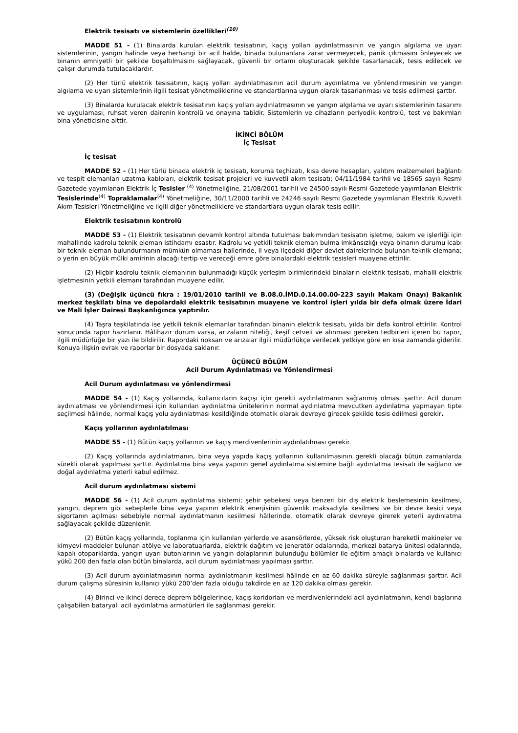Elektrik tesisatı ve sistemlerin özellikleri<sup>(10)</sup>
MADDE 51 - (1) Binalarda kurulan elektrik tesisatının, kaçış yolları aydınlatmasının ve yangın algılama ve uyarı sistemlerinin, yangın halinde veya herhangi bir acil halde, binada bulunanlara zarar vermeyecek, panik çıkmasını önleyecek ve binanın emniyetli bir şekilde boşaltılmasını sağlayacak, güvenli bir ortamı oluşturacak şekilde tasarlanacak, tesis edilecek ve çalışır durumda tutulacaklardır.
(2) Her türlü elektrik tesisatının, kaçış yolları aydınlatmasının acil durum aydınlatma ve yönlendirmesinin ve yangın algılama ve uyarı sistemlerinin ilgili tesisat yönetmeliklerine ve standartlarına uygun olarak tasarlanması ve tesis edilmesi şarttır.
(3) Binalarda kurulacak elektrik tesisatının kaçış yolları aydınlatmasının ve yangın algılama ve uyarı sistemlerinin tasarımı ve uygulaması, ruhsat veren dairenin kontrolü ve onayına tabidir. Sistemlerin ve cihazların periyodik kontrolü, test ve bakımları bina yöneticisine aittir.
İKİNCİ BÖLÜM
İç Tesisat
İç tesisat
MADDE 52 - (1) Her türlü binada elektrik iç tesisatı, koruma teçhizatı, kısa devre hesapları, yalıtım malzemeleri bağlantı ve tespit elemanları uzatma kabloları, elektrik tesisat projeleri ve kuvvetli akım tesisatı; 04/11/1984 tarihli ve 18565 sayılı Resmi Gazetede yayımlanan Elektrik İç Tesisler <sup>(4)</sup> Yönetmeliğine, 21/08/2001 tarihli ve 24500 sayılı Resmi Gazetede yayımlanan Elektrik Tesislerinde<sup>(4)</sup> Topraklamalar<sup>(4)</sup> Yönetmeliğine, 30/11/2000 tarihli ve 24246 sayılı Resmi Gazetede yayımlanan Elektrik Kuvvetli Akım Tesisleri Yönetmeliğine ve ilgili diğer yönetmeliklere ve standartlara uygun olarak tesis edilir.
Elektrik tesisatının kontrolü
MADDE 53 - (1) Elektrik tesisatının devamlı kontrol altında tutulması bakımından tesisatın işletme, bakım ve işlerliği için mahallinde kadrolu teknik eleman istihdamı esastır. Kadrolu ve yetkili teknik eleman bulma imkânsızlığı veya binanın durumu icabı bir teknik eleman bulundurmanın mümkün olmaması hallerinde, il veya ilçedeki diğer devlet dairelerinde bulunan teknik elemana; o yerin en büyük mülki amirinin alacağı tertip ve vereceği emre göre binalardaki elektrik tesisleri muayene ettirilir.
(2) Hiçbir kadrolu teknik elemanının bulunmadığı küçük yerleşim birimlerindeki binaların elektrik tesisatı, mahalli elektrik işletmesinin yetkili elemanı tarafından muayene edilir.
(3) (Değişik üçüncü fıkra : 19/01/2010 tarihli ve B.08.0.İMD.0.14.00.00-223 sayılı Makam Onayı) Bakanlık merkez teşkilatı bina ve depolardaki elektrik tesisatının muayene ve kontrol işleri yılda bir defa olmak üzere İdari ve Mali İşler Dairesi Başkanlığınca yaptırılır.
(4) Taşra teşkilatında ise yetkili teknik elemanlar tarafından binanın elektrik tesisatı, yılda bir defa kontrol ettirilir. Kontrol sonucunda rapor hazırlanır. Hâlihazır durum varsa, arızaların niteliği, keşif cetveli ve alınması gereken tedbirleri içeren bu rapor, ilgili müdürlüğe bir yazı ile bildirilir. Rapordaki noksan ve arızalar ilgili müdürlükçe verilecek yetkiye göre en kısa zamanda giderilir. Konuya ilişkin evrak ve raporlar bir dosyada saklanır.
ÜÇÜNCÜ BÖLÜM
Acil Durum Aydınlatması ve Yönlendirmesi
Acil Durum aydınlatması ve yönlendirmesi
MADDE 54 - (1) Kaçış yollarında, kullanıcıların kaçışı için gerekli aydınlatmanın sağlanmış olması şarttır. Acil durum aydınlatması ve yönlendirmesi için kullanılan aydınlatma ünitelerinin normal aydınlatma mevcutken aydınlatma yapmayan tipte seçilmesi hâlinde, normal kaçış yolu aydınlatması kesildiğinde otomatik olarak devreye girecek şekilde tesis edilmesi gerekir.
Kaçış yollarının aydınlatılması
MADDE 55 - (1) Bütün kaçış yollarının ve kaçış merdivenlerinin aydınlatılması gerekir.
(2) Kaçış yollarında aydınlatmanın, bina veya yapıda kaçış yollarının kullanılmasının gerekli olacağı bütün zamanlarda sürekli olarak yapılması şarttır. Aydınlatma bina veya yapının genel aydınlatma sistemine bağlı aydınlatma tesisatı ile sağlanır ve doğal aydınlatma yeterli kabul edilmez.
Acil durum aydınlatması sistemi
MADDE 56 - (1) Acil durum aydınlatma sistemi; şehir şebekesi veya benzeri bir dış elektrik beslemesinin kesilmesi, yangın, deprem gibi sebeplerle bina veya yapının elektrik enerjisinin güvenlik maksadıyla kesilmesi ve bir devre kesici veya sigortanın açılması sebebiyle normal aydınlatmanın kesilmesi hâllerinde, otomatik olarak devreye girerek yeterli aydınlatma sağlayacak şekilde düzenlenir.
(2) Bütün kaçış yollarında, toplanma için kullanılan yerlerde ve asansörlerde, yüksek risk oluşturan hareketli makineler ve kimyevi maddeler bulunan atölye ve laboratuarlarda, elektrik dağıtım ve jeneratör odalarında, merkezi batarya ünitesi odalarında, kapalı otoparklarda, yangın uyarı butonlarının ve yangın dolaplarının bulunduğu bölümler ile eğitim amaçlı binalarda ve kullanıcı yükü 200 den fazla olan bütün binalarda, acil durum aydınlatması yapılması şarttır.
(3) Acil durum aydınlatmasının normal aydınlatmanın kesilmesi hâlinde en az 60 dakika süreyle sağlanması şarttır. Acil durum çalışma süresinin kullanıcı yükü 200’den fazla olduğu takdirde en az 120 dakika olması gerekir.
(4) Birinci ve ikinci derece deprem bölgelerinde, kaçış koridorları ve merdivenlerindeki acil aydınlatmanın, kendi başlarına çalışabilen bataryalı acil aydınlatma armatürleri ile sağlanması gerekir.